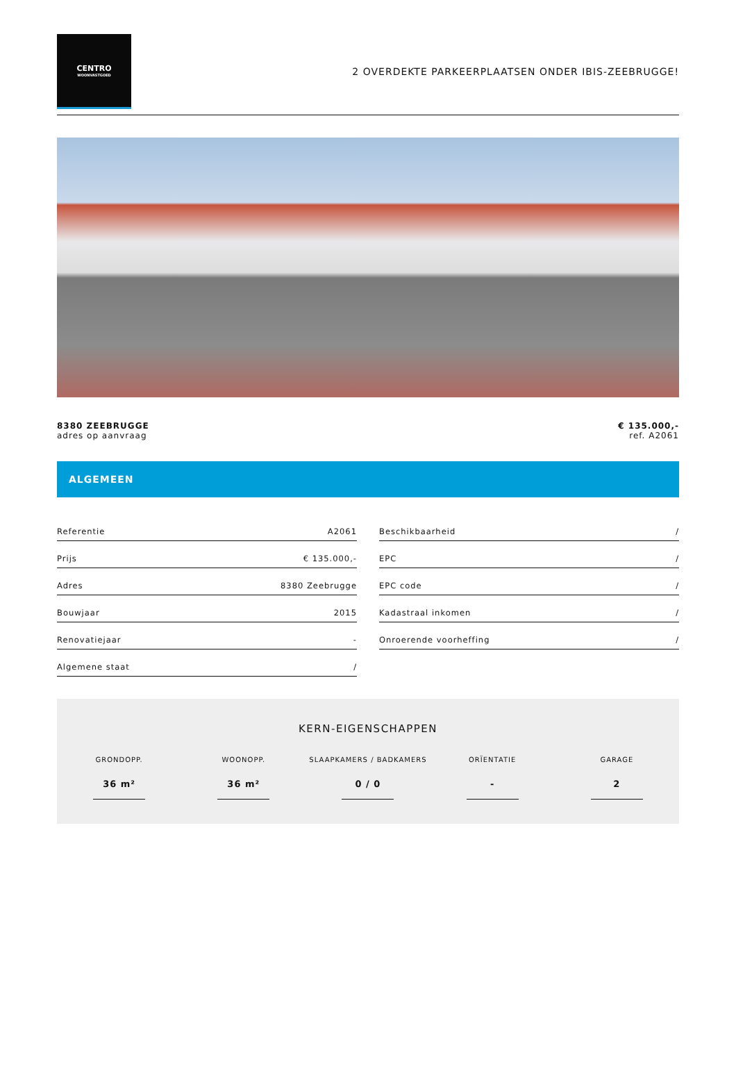CENTRO
WOONVASTGOED
2 OVERDEKTE PARKEERPLAATSEN ONDER IBIS-ZEEBRUGGE!
8380 ZEEBRUGGE
adres op aanvraag
€ 135.000,-
ref. A2061
ALGEMEEN
| Referentie | A2061 |
| Prijs | € 135.000,- |
| Adres | 8380 Zeebrugge |
| Bouwjaar | 2015 |
| Renovatiejaar | - |
| Algemene staat | / |
| Beschikbaarheid | / |
| EPC | / |
| EPC code | / |
| Kadastraal inkomen | / |
| Onroerende voorheffing | / |
KERN-EIGENSCHAPPEN
GRONDOPP.
36 m²
WOONOPP.
36 m²
SLAAPKAMERS / BADKAMERS
0 / 0
ORÏENTATIE
-
GARAGE
2